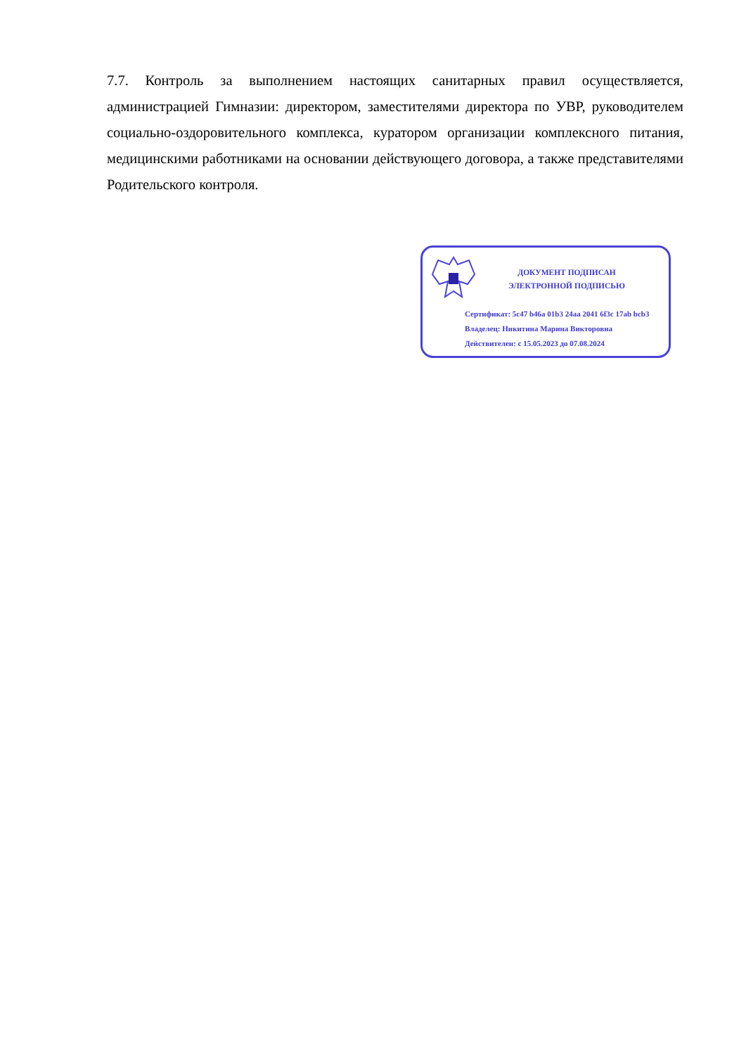7.7. Контроль за выполнением настоящих санитарных правил осуществляется, администрацией Гимназии: директором, заместителями директора по УВР, руководителем социально-оздоровительного комплекса, куратором организации комплексного питания, медицинскими работниками на основании действующего договора, а также представителями Родительского контроля.
ДОКУМЕНТ ПОДПИСАН
ЭЛЕКТРОННОЙ ПОДПИСЬЮ
Сертификат: 5c47 b46a 01b3 24aa 2041 6f3c 17ab bcb3
Владелец: Никитина Марина Викторовна
Действителен: с 15.05.2023 до 07.08.2024